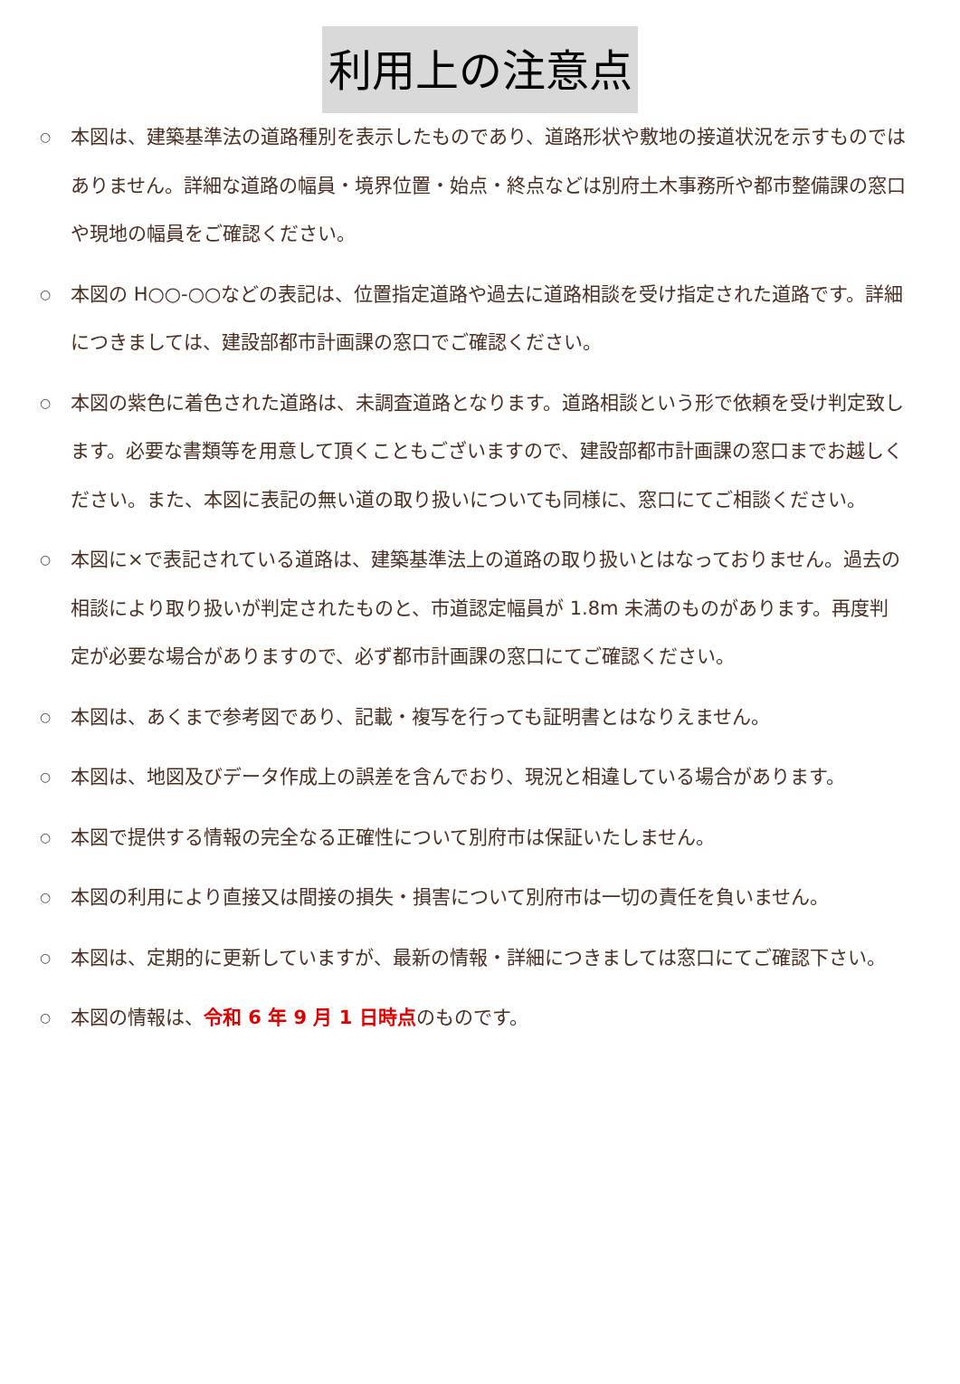利用上の注意点
○ 本図は、建築基準法の道路種別を表示したものであり、道路形状や敷地の接道状況を示すものではありません。詳細な道路の幅員・境界位置・始点・終点などは別府土木事務所や都市整備課の窓口や現地の幅員をご確認ください。
○ 本図の H○○-○○などの表記は、位置指定道路や過去に道路相談を受け指定された道路です。詳細につきましては、建設部都市計画課の窓口でご確認ください。
○ 本図の紫色に着色された道路は、未調査道路となります。道路相談という形で依頼を受け判定致します。必要な書類等を用意して頂くこともございますので、建設部都市計画課の窓口までお越しください。また、本図に表記の無い道の取り扱いについても同様に、窓口にてご相談ください。
○ 本図に×で表記されている道路は、建築基準法上の道路の取り扱いとはなっておりません。過去の相談により取り扱いが判定されたものと、市道認定幅員が 1.8m 未満のものがあります。再度判定が必要な場合がありますので、必ず都市計画課の窓口にてご確認ください。
○ 本図は、あくまで参考図であり、記載・複写を行っても証明書とはなりえません。
○ 本図は、地図及びデータ作成上の誤差を含んでおり、現況と相違している場合があります。
○ 本図で提供する情報の完全なる正確性について別府市は保証いたしません。
○ 本図の利用により直接又は間接の損失・損害について別府市は一切の責任を負いません。
○ 本図は、定期的に更新していますが、最新の情報・詳細につきましては窓口にてご確認下さい。
○ 本図の情報は、令和 6 年 9 月 1 日時点のものです。